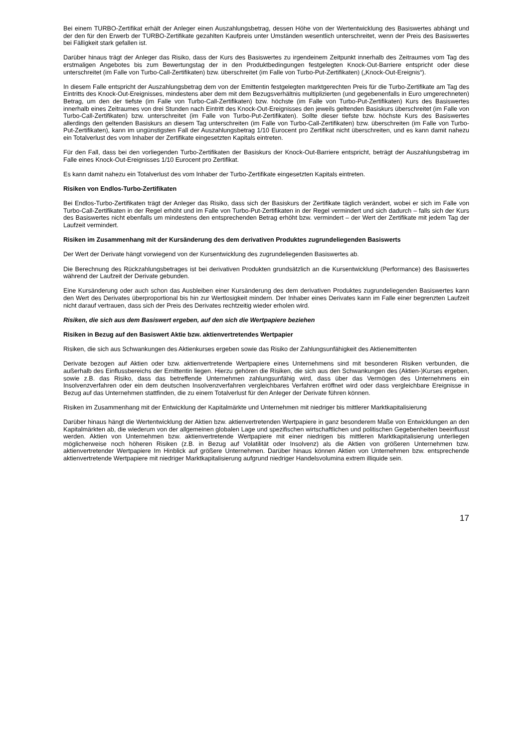Bei einem TURBO-Zertifikat erhält der Anleger einen Auszahlungsbetrag, dessen Höhe von der Wertentwicklung des Basiswertes abhängt und der den für den Erwerb der TURBO-Zertifikate gezahlten Kaufpreis unter Umständen wesentlich unterschreitet, wenn der Preis des Basiswertes bei Fälligkeit stark gefallen ist.
Darüber hinaus trägt der Anleger das Risiko, dass der Kurs des Basiswertes zu irgendeinem Zeitpunkt innerhalb des Zeitraumes vom Tag des erstmaligen Angebotes bis zum Bewertungstag der in den Produktbedingungen festgelegten Knock-Out-Barriere entspricht oder diese unterschreitet (im Falle von Turbo-Call-Zertifikaten) bzw. überschreitet (im Falle von Turbo-Put-Zertifikaten) („Knock-Out-Ereignis“).
In diesem Falle entspricht der Auszahlungsbetrag dem von der Emittentin festgelegten marktgerechten Preis für die Turbo-Zertifikate am Tag des Eintritts des Knock-Out-Ereignisses, mindestens aber dem mit dem Bezugsverhältnis multiplizierten (und gegebenenfalls in Euro umgerechneten) Betrag, um den der tiefste (im Falle von Turbo-Call-Zertifikaten) bzw. höchste (im Falle von Turbo-Put-Zertifikaten) Kurs des Basiswertes innerhalb eines Zeitraumes von drei Stunden nach Eintritt des Knock-Out-Ereignisses den jeweils geltenden Basiskurs überschreitet (im Falle von Turbo-Call-Zertifikaten) bzw. unterschreitet (im Falle von Turbo-Put-Zertifikaten). Sollte dieser tiefste bzw. höchste Kurs des Basiswertes allerdings den geltenden Basiskurs an diesem Tag unterschreiten (im Falle von Turbo-Call-Zertifikaten) bzw. überschreiten (im Falle von Turbo-Put-Zertifikaten), kann im ungünstigsten Fall der Auszahlungsbetrag 1/10 Eurocent pro Zertifikat nicht überschreiten, und es kann damit nahezu ein Totalverlust des vom Inhaber der Zertifikate eingesetzten Kapitals eintreten.
Für den Fall, dass bei den vorliegenden Turbo-Zertifikaten der Basiskurs der Knock-Out-Barriere entspricht, beträgt der Auszahlungsbetrag im Falle eines Knock-Out-Ereignisses 1/10 Eurocent pro Zertifikat.
Es kann damit nahezu ein Totalverlust des vom Inhaber der Turbo-Zertifikate eingesetzten Kapitals eintreten.
Risiken von Endlos-Turbo-Zertifikaten
Bei Endlos-Turbo-Zertifikaten trägt der Anleger das Risiko, dass sich der Basiskurs der Zertifikate täglich verändert, wobei er sich im Falle von Turbo-Call-Zertifikaten in der Regel erhöht und im Falle von Turbo-Put-Zertifikaten in der Regel vermindert und sich dadurch – falls sich der Kurs des Basiswertes nicht ebenfalls um mindestens den entsprechenden Betrag erhöht bzw. vermindert – der Wert der Zertifikate mit jedem Tag der Laufzeit vermindert.
Risiken im Zusammenhang mit der Kursänderung des dem derivativen Produktes zugrundeliegenden Basiswerts
Der Wert der Derivate hängt vorwiegend von der Kursentwicklung des zugrundeliegenden Basiswertes ab.
Die Berechnung des Rückzahlungsbetrages ist bei derivativen Produkten grundsätzlich an die Kursentwicklung (Performance) des Basiswertes während der Laufzeit der Derivate gebunden.
Eine Kursänderung oder auch schon das Ausbleiben einer Kursänderung des dem derivativen Produktes zugrundeliegenden Basiswertes kann den Wert des Derivates überproportional bis hin zur Wertlosigkeit mindern. Der Inhaber eines Derivates kann im Falle einer begrenzten Laufzeit nicht darauf vertrauen, dass sich der Preis des Derivates rechtzeitig wieder erholen wird.
Risiken, die sich aus dem Basiswert ergeben, auf den sich die Wertpapiere beziehen
Risiken in Bezug auf den Basiswert Aktie bzw. aktienvertretendes Wertpapier
Risiken, die sich aus Schwankungen des Aktienkurses ergeben sowie das Risiko der Zahlungsunfähigkeit des Aktienemittenten
Derivate bezogen auf Aktien oder bzw. aktienvertretende Wertpapiere eines Unternehmens sind mit besonderen Risiken verbunden, die außerhalb des Einflussbereichs der Emittentin liegen. Hierzu gehören die Risiken, die sich aus den Schwankungen des (Aktien-)Kurses ergeben, sowie z.B. das Risiko, dass das betreffende Unternehmen zahlungsunfähig wird, dass über das Vermögen des Unternehmens ein Insolvenzverfahren oder ein dem deutschen Insolvenzverfahren vergleichbares Verfahren eröffnet wird oder dass vergleichbare Ereignisse in Bezug auf das Unternehmen stattfinden, die zu einem Totalverlust für den Anleger der Derivate führen können.
Risiken im Zusammenhang mit der Entwicklung der Kapitalmärkte und Unternehmen mit niedriger bis mittlerer Marktkapitalisierung
Darüber hinaus hängt die Wertentwicklung der Aktien bzw. aktienvertretenden Wertpapiere in ganz besonderem Maße von Entwicklungen an den Kapitalmärkten ab, die wiederum von der allgemeinen globalen Lage und spezifischen wirtschaftlichen und politischen Gegebenheiten beeinflusst werden. Aktien von Unternehmen bzw. aktienvertretende Wertpapiere mit einer niedrigen bis mittleren Marktkapitalisierung unterliegen möglicherweise noch höheren Risiken (z.B. in Bezug auf Volatilität oder Insolvenz) als die Aktien von größeren Unternehmen bzw. aktienvertretender Wertpapiere Im Hinblick auf größere Unternehmen. Darüber hinaus können Aktien von Unternehmen bzw. entsprechende aktienvertretende Wertpapiere mit niedriger Marktkapitalisierung aufgrund niedriger Handelsvolumina extrem illiquide sein.
17